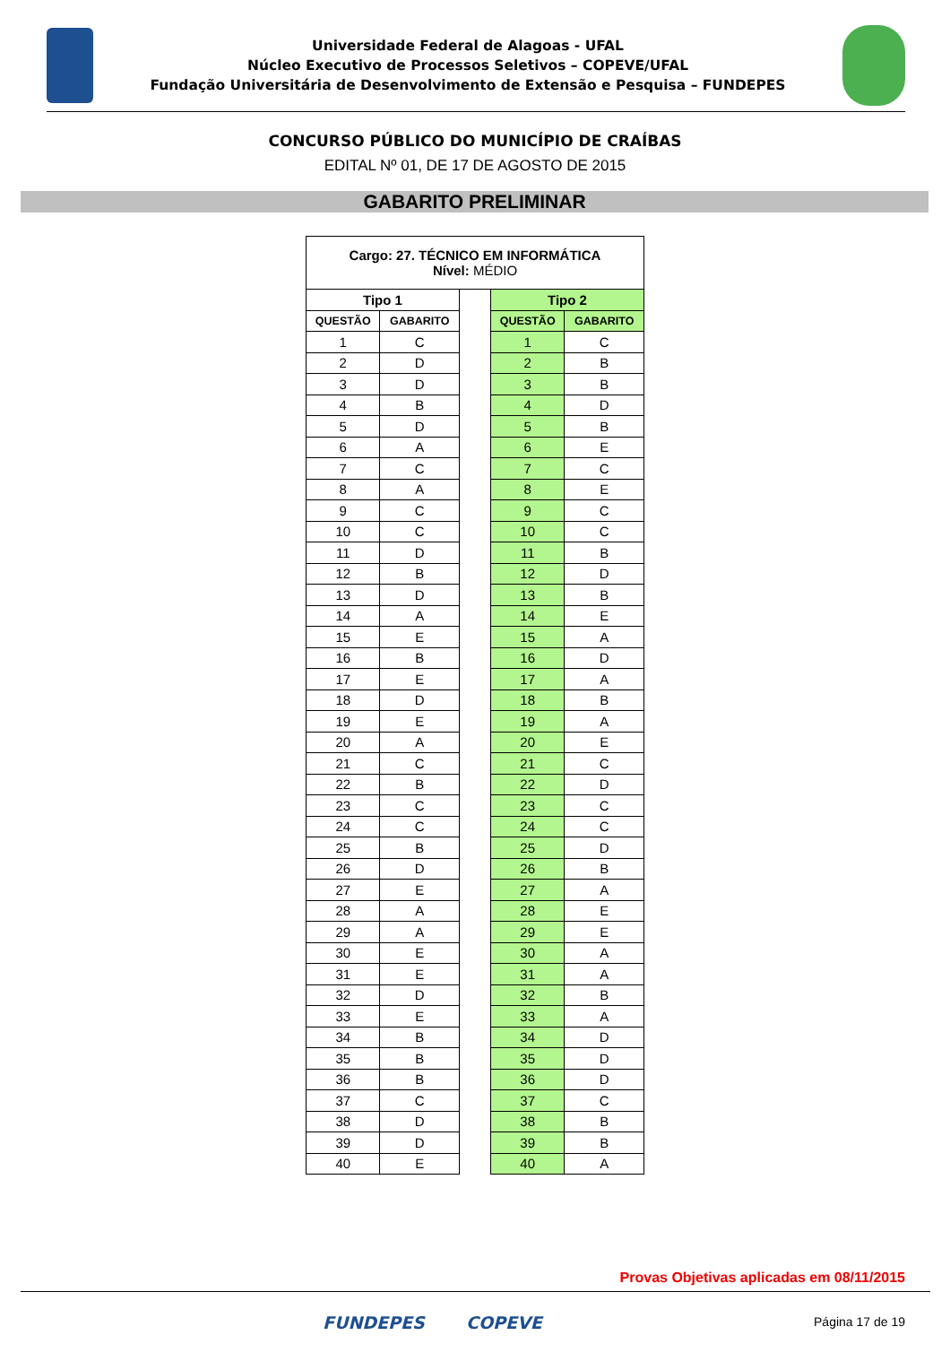Universidade Federal de Alagoas - UFAL
Núcleo Executivo de Processos Seletivos – COPEVE/UFAL
Fundação Universitária de Desenvolvimento de Extensão e Pesquisa – FUNDEPES
CONCURSO PÚBLICO DO MUNICÍPIO DE CRAÍBAS
EDITAL Nº 01, DE 17 DE AGOSTO DE 2015
GABARITO PRELIMINAR
| Cargo: 27. TÉCNICO EM INFORMÁTICA Nível: MÉDIO | | | | |
| Tipo 1 | | | Tipo 2 | |
| QUESTÃO | GABARITO | | QUESTÃO | GABARITO |
| 1 | C | | 1 | C |
| 2 | D | | 2 | B |
| 3 | D | | 3 | B |
| 4 | B | | 4 | D |
| 5 | D | | 5 | B |
| 6 | A | | 6 | E |
| 7 | C | | 7 | C |
| 8 | A | | 8 | E |
| 9 | C | | 9 | C |
| 10 | C | | 10 | C |
| 11 | D | | 11 | B |
| 12 | B | | 12 | D |
| 13 | D | | 13 | B |
| 14 | A | | 14 | E |
| 15 | E | | 15 | A |
| 16 | B | | 16 | D |
| 17 | E | | 17 | A |
| 18 | D | | 18 | B |
| 19 | E | | 19 | A |
| 20 | A | | 20 | E |
| 21 | C | | 21 | C |
| 22 | B | | 22 | D |
| 23 | C | | 23 | C |
| 24 | C | | 24 | C |
| 25 | B | | 25 | D |
| 26 | D | | 26 | B |
| 27 | E | | 27 | A |
| 28 | A | | 28 | E |
| 29 | A | | 29 | E |
| 30 | E | | 30 | A |
| 31 | E | | 31 | A |
| 32 | D | | 32 | B |
| 33 | E | | 33 | A |
| 34 | B | | 34 | D |
| 35 | B | | 35 | D |
| 36 | B | | 36 | D |
| 37 | C | | 37 | C |
| 38 | D | | 38 | B |
| 39 | D | | 39 | B |
| 40 | E | | 40 | A |
Provas Objetivas aplicadas em 08/11/2015
FUNDEPES COPEVE Página 17 de 19